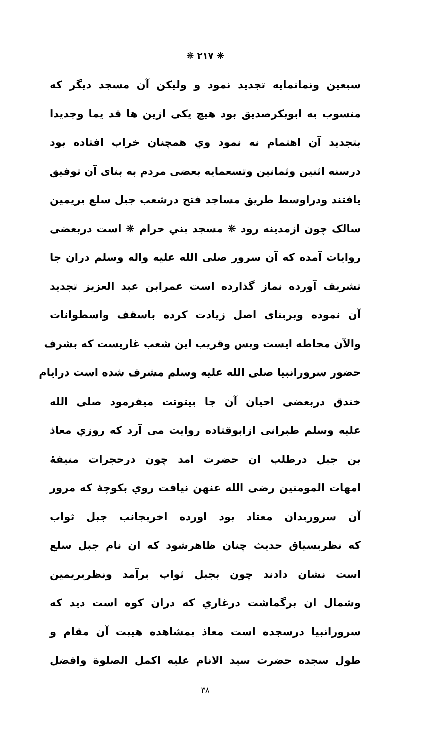❋ ۲۱۷ ❋
سبعین ونمانمایه تجدید نمود و ولیکن آن مسجد دیگر که
منسوب به ابوبکرصدیق بود هیچ یکی ازین ها قد یما وجدیدا
بتجدید آن اهتمام نه نمود وي همچنان خراب افتاده بود
درسنه اثنین وثمانین وتسعمایه بعضی مردم به بنای آن توفیق
یافتند ودراوسط طریق مساجد فتح درشعب جبل سلع بریمین
سالک چون ازمدینه رود ❋ مسجد بني حرام ❋ است دربعضی
روایات آمده که آن سرور صلی الله علیه واله وسلم دران جا
تشریف آورده نماز گذارده است عمرابن عبد العزیز تجدید
آن نموده وبربنای اصل زیادت کرده باسقف واسطوانات
والآن محاطه ایست وبس وقریب این شعب غاریست که بشرف
حضور سرورانبیا صلی الله علیه وسلم مشرف شده است درایام
خندق دربعضی احیان آن جا بیتوتت میفرمود صلی الله
علیه وسلم طبرانی ازابوقتاده روایت می آرد که روزي معاذ
بن جبل درطلب ان حضرت امد چون درحجرات منیفهٔ
امهات المومنین رضی الله عنهن نیافت روي بکوچهٔ که مرور
آن سروربدان معتاد بود اورده اخربجانب جبل ثواب
که نظربسیاق حدیث چنان ظاهرشود که ان نام جبل سلع
است نشان دادند چون بجبل ثواب برآمد ونظربریمین
وشمال ان برگماشت درغاري که دران کوه است دید که
سرورانبیا درسجده است معاذ بمشاهده هیبت آن مقام و
طول سجده حضرت سید الانام علیه اکمل الصلوة وافضل
۳۸